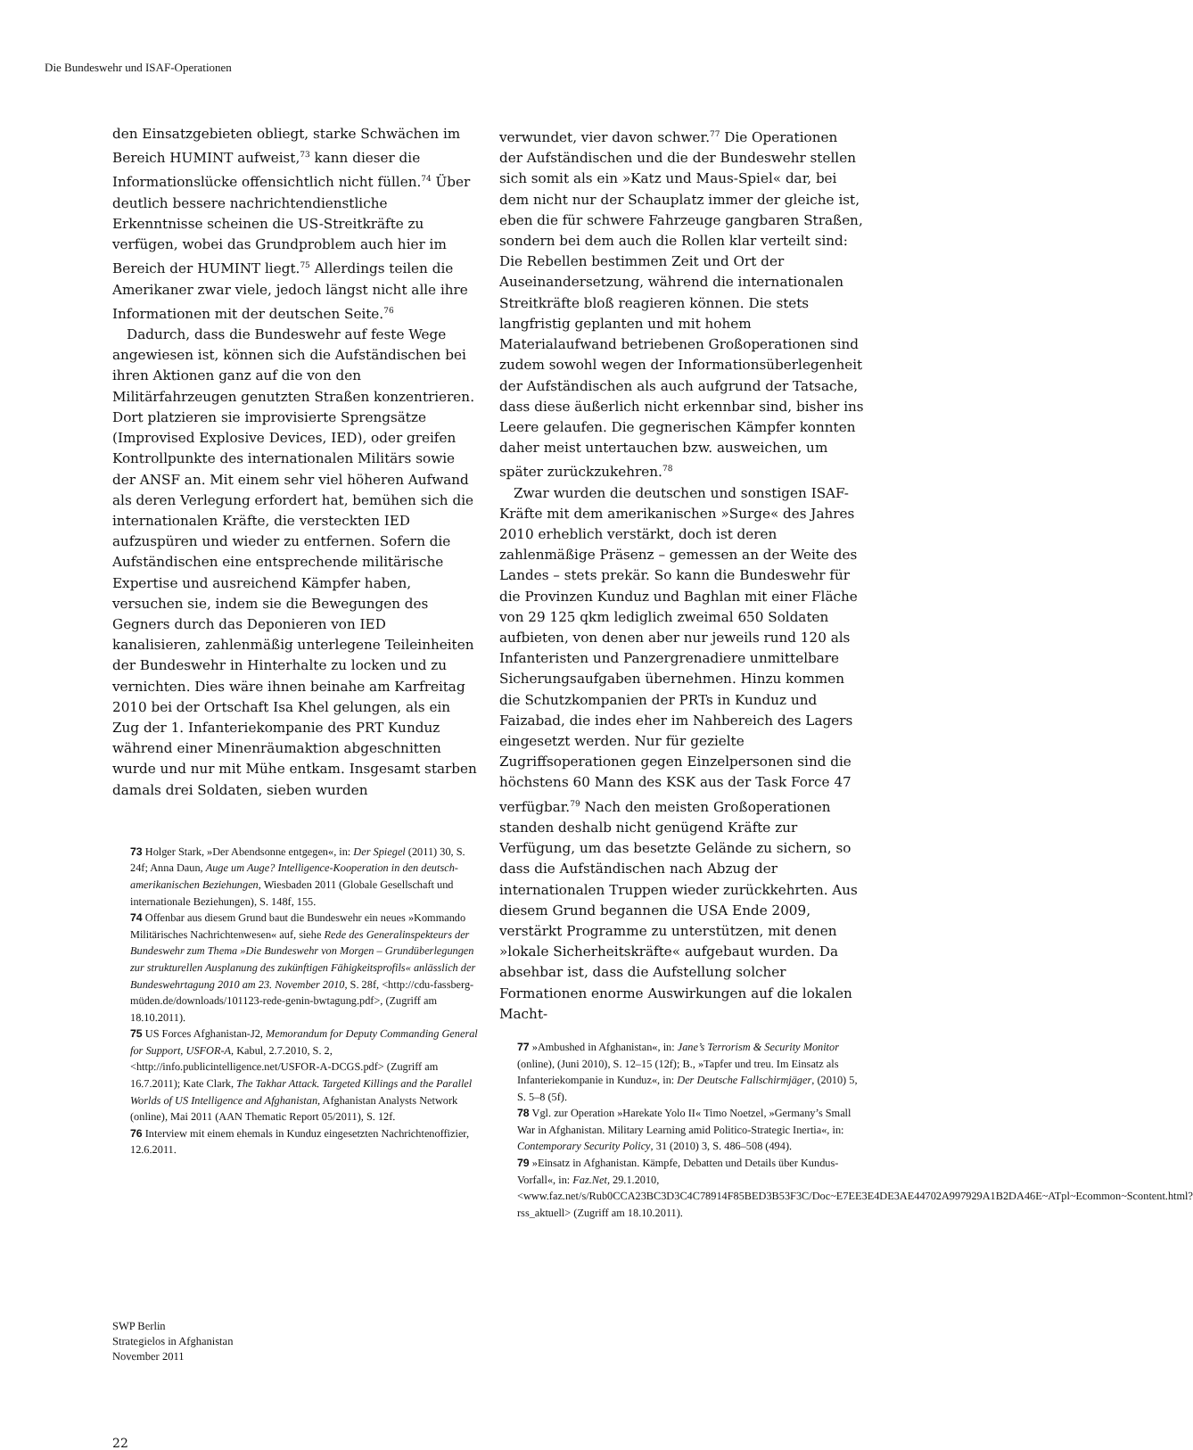Die Bundeswehr und ISAF-Operationen
den Einsatzgebieten obliegt, starke Schwächen im Bereich HUMINT aufweist,<sup>73</sup> kann dieser die Informationslücke offensichtlich nicht füllen.<sup>74</sup> Über deutlich bessere nachrichtendienstliche Erkenntnisse scheinen die US-Streitkräfte zu verfügen, wobei das Grundproblem auch hier im Bereich der HUMINT liegt.<sup>75</sup> Allerdings teilen die Amerikaner zwar viele, jedoch längst nicht alle ihre Informationen mit der deutschen Seite.<sup>76</sup>
Dadurch, dass die Bundeswehr auf feste Wege angewiesen ist, können sich die Aufständischen bei ihren Aktionen ganz auf die von den Militärfahrzeugen genutzten Straßen konzentrieren. Dort platzieren sie improvisierte Sprengsätze (Improvised Explosive Devices, IED), oder greifen Kontrollpunkte des internationalen Militärs sowie der ANSF an. Mit einem sehr viel höheren Aufwand als deren Verlegung erfordert hat, bemühen sich die internationalen Kräfte, die versteckten IED aufzuspüren und wieder zu entfernen. Sofern die Aufständischen eine entsprechende militärische Expertise und ausreichend Kämpfer haben, versuchen sie, indem sie die Bewegungen des Gegners durch das Deponieren von IED kanalisieren, zahlenmäßig unterlegene Teileinheiten der Bundeswehr in Hinterhalte zu locken und zu vernichten. Dies wäre ihnen beinahe am Karfreitag 2010 bei der Ortschaft Isa Khel gelungen, als ein Zug der 1. Infanteriekompanie des PRT Kunduz während einer Minenräumaktion abgeschnitten wurde und nur mit Mühe entkam. Insgesamt starben damals drei Soldaten, sieben wurden
73 Holger Stark, »Der Abendsonne entgegen«, in: Der Spiegel (2011) 30, S. 24f; Anna Daun, Auge um Auge? Intelligence-Kooperation in den deutsch-amerikanischen Beziehungen, Wiesbaden 2011 (Globale Gesellschaft und internationale Beziehungen), S. 148f, 155.
74 Offenbar aus diesem Grund baut die Bundeswehr ein neues »Kommando Militärisches Nachrichtenwesen« auf, siehe Rede des Generalinspekteurs der Bundeswehr zum Thema »Die Bundeswehr von Morgen – Grundüberlegungen zur strukturellen Ausplanung des zukünftigen Fähigkeitsprofils« anlässlich der Bundeswehrtagung 2010 am 23. November 2010, S. 28f, <http://cdu-fassberg-müden.de/downloads/101123-rede-genin-bwtagung.pdf>, (Zugriff am 18.10.2011).
75 US Forces Afghanistan-J2, Memorandum for Deputy Commanding General for Support, USFOR-A, Kabul, 2.7.2010, S. 2, <http://info.publicintelligence.net/USFOR-A-DCGS.pdf> (Zugriff am 16.7.2011); Kate Clark, The Takhar Attack. Targeted Killings and the Parallel Worlds of US Intelligence and Afghanistan, Afghanistan Analysts Network (online), Mai 2011 (AAN Thematic Report 05/2011), S. 12f.
76 Interview mit einem ehemals in Kunduz eingesetzten Nachrichtenoffizier, 12.6.2011.
verwundet, vier davon schwer.<sup>77</sup> Die Operationen der Aufständischen und die der Bundeswehr stellen sich somit als ein »Katz und Maus-Spiel« dar, bei dem nicht nur der Schauplatz immer der gleiche ist, eben die für schwere Fahrzeuge gangbaren Straßen, sondern bei dem auch die Rollen klar verteilt sind: Die Rebellen bestimmen Zeit und Ort der Auseinandersetzung, während die internationalen Streitkräfte bloß reagieren können. Die stets langfristig geplanten und mit hohem Materialaufwand betriebenen Großoperationen sind zudem sowohl wegen der Informationsüberlegenheit der Aufständischen als auch aufgrund der Tatsache, dass diese äußerlich nicht erkennbar sind, bisher ins Leere gelaufen. Die gegnerischen Kämpfer konnten daher meist untertauchen bzw. ausweichen, um später zurückzukehren.<sup>78</sup>
Zwar wurden die deutschen und sonstigen ISAF-Kräfte mit dem amerikanischen »Surge« des Jahres 2010 erheblich verstärkt, doch ist deren zahlenmäßige Präsenz – gemessen an der Weite des Landes – stets prekär. So kann die Bundeswehr für die Provinzen Kunduz und Baghlan mit einer Fläche von 29 125 qkm lediglich zweimal 650 Soldaten aufbieten, von denen aber nur jeweils rund 120 als Infanteristen und Panzergrenadiere unmittelbare Sicherungsaufgaben übernehmen. Hinzu kommen die Schutzkompanien der PRTs in Kunduz und Faizabad, die indes eher im Nahbereich des Lagers eingesetzt werden. Nur für gezielte Zugriffsoperationen gegen Einzelpersonen sind die höchstens 60 Mann des KSK aus der Task Force 47 verfügbar.<sup>79</sup> Nach den meisten Großoperationen standen deshalb nicht genügend Kräfte zur Verfügung, um das besetzte Gelände zu sichern, so dass die Aufständischen nach Abzug der internationalen Truppen wieder zurückkehrten. Aus diesem Grund begannen die USA Ende 2009, verstärkt Programme zu unterstützen, mit denen »lokale Sicherheitskräfte« aufgebaut wurden. Da absehbar ist, dass die Aufstellung solcher Formationen enorme Auswirkungen auf die lokalen Macht-
77 »Ambushed in Afghanistan«, in: Jane’s Terrorism & Security Monitor (online), (Juni 2010), S. 12–15 (12f); B., »Tapfer und treu. Im Einsatz als Infanteriekompanie in Kunduz«, in: Der Deutsche Fallschirmjäger, (2010) 5, S. 5–8 (5f).
78 Vgl. zur Operation »Harekate Yolo II« Timo Noetzel, »Germany’s Small War in Afghanistan. Military Learning amid Politico-Strategic Inertia«, in: Contemporary Security Policy, 31 (2010) 3, S. 486–508 (494).
79 »Einsatz in Afghanistan. Kämpfe, Debatten und Details über Kundus-Vorfall«, in: Faz.Net, 29.1.2010, <www.faz.net/s/Rub0CCA23BC3D3C4C78914F85BED3B53F3C/Doc~E7EE3E4DE3AE44702A997929A1B2DA46E~ATpl~Ecommon~Scontent.html?rss_aktuell> (Zugriff am 18.10.2011).
SWP Berlin
Strategielos in Afghanistan
November 2011
22